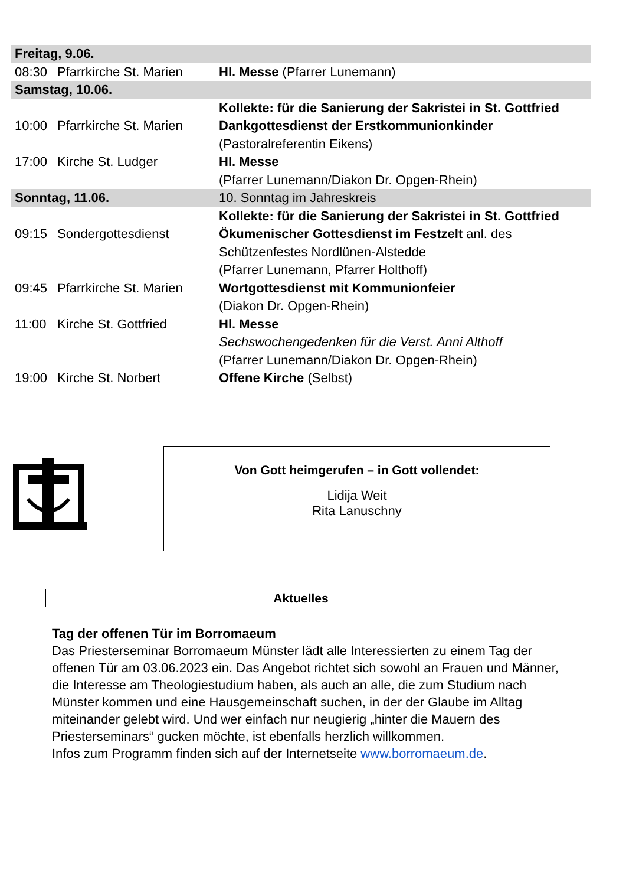| Freitag, 9.06. | | |
| 08:30 | Pfarrkirche St. Marien | Hl. Messe (Pfarrer Lunemann) |
| Samstag, 10.06. | | |
| | | Kollekte: für die Sanierung der Sakristei in St. Gottfried |
| 10:00 | Pfarrkirche St. Marien | Dankgottesdienst der Erstkommunionkinder (Pastoralreferentin Eikens) |
| 17:00 | Kirche St. Ludger | Hl. Messe (Pfarrer Lunemann/Diakon Dr. Opgen-Rhein) |
| Sonntag, 11.06. | | 10. Sonntag im Jahreskreis |
| | | Kollekte: für die Sanierung der Sakristei in St. Gottfried |
| 09:15 | Sondergottesdienst | Ökumenischer Gottesdienst im Festzelt anl. des Schützenfestes Nordlünen-Alstedde (Pfarrer Lunemann, Pfarrer Holthoff) |
| 09:45 | Pfarrkirche St. Marien | Wortgottesdienst mit Kommunionfeier (Diakon Dr. Opgen-Rhein) |
| 11:00 | Kirche St. Gottfried | Hl. Messe Sechswochengedenken für die Verst. Anni Althoff (Pfarrer Lunemann/Diakon Dr. Opgen-Rhein) |
| 19:00 | Kirche St. Norbert | Offene Kirche (Selbst) |
Von Gott heimgerufen – in Gott vollendet:
Lidija Weit
Rita Lanuschny
Aktuelles
Tag der offenen Tür im Borromaeum
Das Priesterseminar Borromaeum Münster lädt alle Interessierten zu einem Tag der offenen Tür am 03.06.2023 ein. Das Angebot richtet sich sowohl an Frauen und Männer, die Interesse am Theologiestudium haben, als auch an alle, die zum Studium nach Münster kommen und eine Hausgemeinschaft suchen, in der der Glaube im Alltag miteinander gelebt wird. Und wer einfach nur neugierig „hinter die Mauern des Priesterseminars“ gucken möchte, ist ebenfalls herzlich willkommen.
Infos zum Programm finden sich auf der Internetseite www.borromaeum.de.